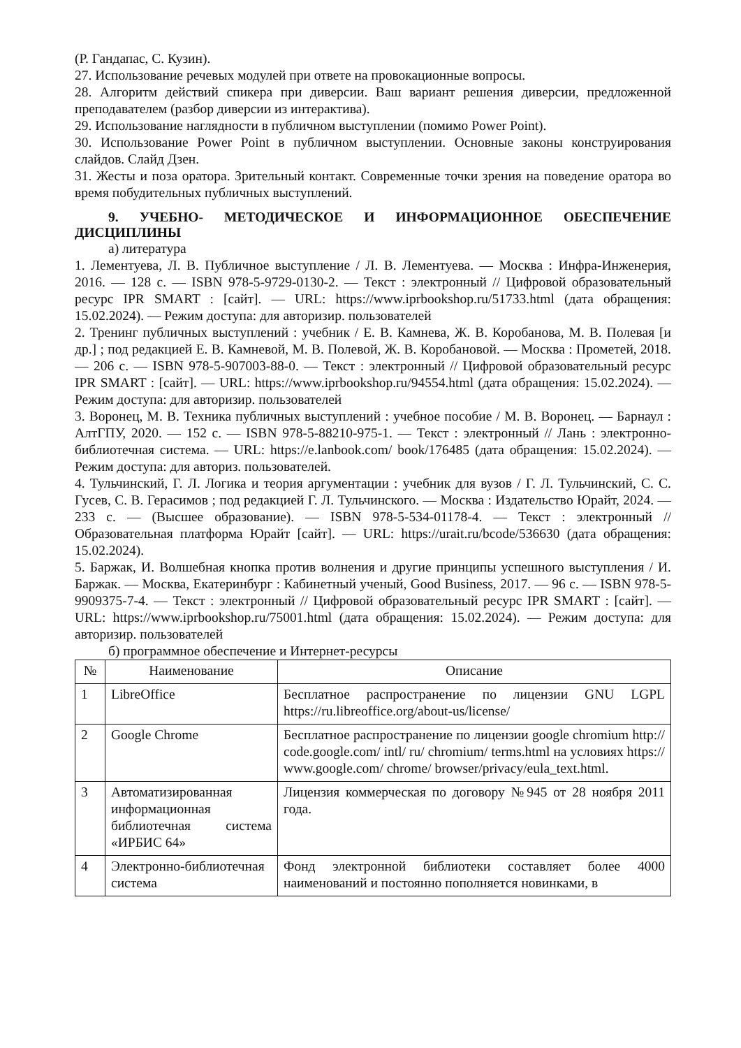(Р. Гандапас, С. Кузин).
27. Использование речевых модулей при ответе на провокационные вопросы.
28. Алгоритм действий спикера при диверсии. Ваш вариант решения диверсии, предложенной преподавателем (разбор диверсии из интерактива).
29. Использование наглядности в публичном выступлении (помимо Power Point).
30. Использование Power Point в публичном выступлении. Основные законы конструирования слайдов. Слайд Дзен.
31. Жесты и поза оратора. Зрительный контакт. Современные точки зрения на поведение оратора во время побудительных публичных выступлений.
9. УЧЕБНО- МЕТОДИЧЕСКОЕ И ИНФОРМАЦИОННОЕ ОБЕСПЕЧЕНИЕ ДИСЦИПЛИНЫ
а) литература
1. Лементуева, Л. В. Публичное выступление / Л. В. Лементуева. — Москва : Инфра-Инженерия, 2016. — 128 с. — ISBN 978-5-9729-0130-2. — Текст : электронный // Цифровой образовательный ресурс IPR SMART : [сайт]. — URL: https://www.iprbookshop.ru/51733.html (дата обращения: 15.02.2024). — Режим доступа: для авторизир. пользователей
2. Тренинг публичных выступлений : учебник / Е. В. Камнева, Ж. В. Коробанова, М. В. Полевая [и др.] ; под редакцией Е. В. Камневой, М. В. Полевой, Ж. В. Коробановой. — Москва : Прометей, 2018. — 206 с. — ISBN 978-5-907003-88-0. — Текст : электронный // Цифровой образовательный ресурс IPR SMART : [сайт]. — URL: https://www.iprbookshop.ru/94554.html (дата обращения: 15.02.2024). — Режим доступа: для авторизир. пользователей
3. Воронец, М. В. Техника публичных выступлений : учебное пособие / М. В. Воронец. — Барнаул : АлтГПУ, 2020. — 152 с. — ISBN 978-5-88210-975-1. — Текст : электронный // Лань : электронно- библиотечная система. — URL: https://e.lanbook.com/ book/176485 (дата обращения: 15.02.2024). — Режим доступа: для авториз. пользователей.
4. Тульчинский, Г. Л. Логика и теория аргументации : учебник для вузов / Г. Л. Тульчинский, С. С. Гусев, С. В. Герасимов ; под редакцией Г. Л. Тульчинского. — Москва : Издательство Юрайт, 2024. — 233 с. — (Высшее образование). — ISBN 978-5-534-01178-4. — Текст : электронный // Образовательная платформа Юрайт [сайт]. — URL: https://urait.ru/bcode/536630 (дата обращения: 15.02.2024).
5. Баржак, И. Волшебная кнопка против волнения и другие принципы успешного выступления / И. Баржак. — Москва, Екатеринбург : Кабинетный ученый, Good Business, 2017. — 96 с. — ISBN 978-5-9909375-7-4. — Текст : электронный // Цифровой образовательный ресурс IPR SMART : [сайт]. — URL: https://www.iprbookshop.ru/75001.html (дата обращения: 15.02.2024). — Режим доступа: для авторизир. пользователей
б) программное обеспечение и Интернет-ресурсы
| № | Наименование | Описание |
| --- | --- | --- |
| 1 | LibreOffice | Бесплатное распространение по лицензии GNU LGPL https://ru.libreoffice.org/about-us/license/ |
| 2 | Google Chrome | Бесплатное распространение по лицензии google chromium http:// code.google.com/ intl/ ru/ chromium/ terms.html на условиях https:// www.google.com/ chrome/ browser/privacy/eula_text.html. |
| 3 | Автоматизированная информационная библиотечная система «ИРБИС 64» | Лицензия коммерческая по договору №945 от 28 ноября 2011 года. |
| 4 | Электронно-библиотечная система | Фонд электронной библиотеки составляет более 4000 наименований и постоянно пополняется новинками, в |